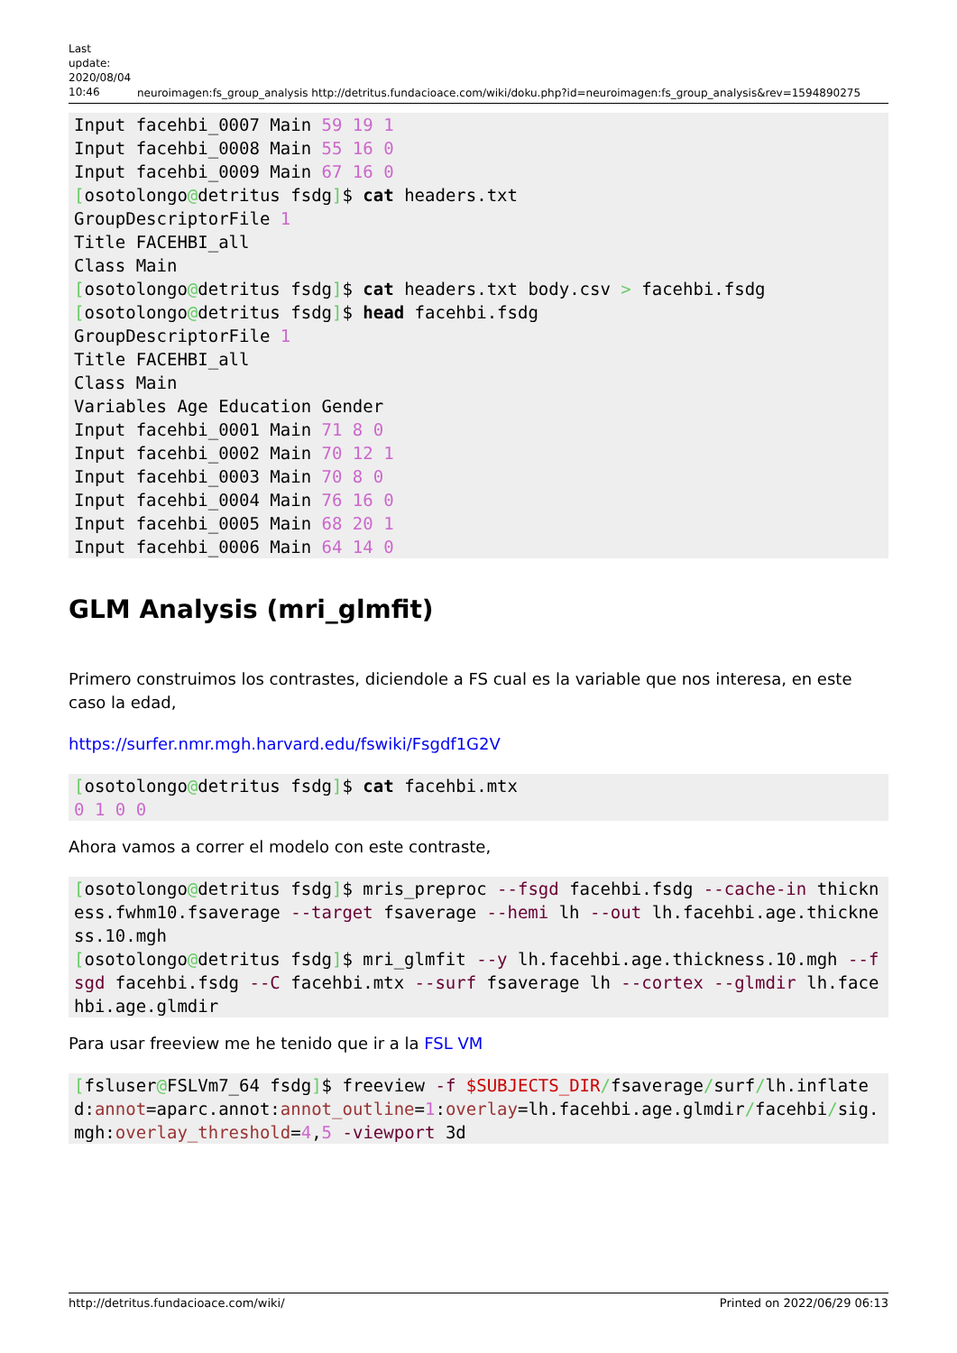Last update: 2020/08/04 10:46
neuroimagen:fs_group_analysis http://detritus.fundacioace.com/wiki/doku.php?id=neuroimagen:fs_group_analysis&rev=1594890275
Input facehbi_0007 Main 59 19 1
Input facehbi_0008 Main 55 16 0
Input facehbi_0009 Main 67 16 0
[osotolongo@detritus fsdg]$ cat headers.txt
GroupDescriptorFile 1
Title FACEHBI_all
Class Main
[osotolongo@detritus fsdg]$ cat headers.txt body.csv > facehbi.fsdg
[osotolongo@detritus fsdg]$ head facehbi.fsdg
GroupDescriptorFile 1
Title FACEHBI_all
Class Main
Variables Age Education Gender
Input facehbi_0001 Main 71 8 0
Input facehbi_0002 Main 70 12 1
Input facehbi_0003 Main 70 8 0
Input facehbi_0004 Main 76 16 0
Input facehbi_0005 Main 68 20 1
Input facehbi_0006 Main 64 14 0
GLM Analysis (mri_glmfit)
Primero construimos los contrastes, diciendole a FS cual es la variable que nos interesa, en este caso la edad,
https://surfer.nmr.mgh.harvard.edu/fswiki/Fsgdf1G2V
[osotolongo@detritus fsdg]$ cat facehbi.mtx
0 1 0 0
Ahora vamos a correr el modelo con este contraste,
[osotolongo@detritus fsdg]$ mris_preproc --fsgd facehbi.fsdg --cache-in thickness.fwhm10.fsaverage --target fsaverage --hemi lh --out lh.facehbi.age.thickness.10.mgh
[osotolongo@detritus fsdg]$ mri_glmfit --y lh.facehbi.age.thickness.10.mgh --fsgd facehbi.fsdg --C facehbi.mtx --surf fsaverage lh --cortex --glmdir lh.facehbi.age.glmdir
Para usar freeview me he tenido que ir a la FSL VM
[fsluser@FSLVm7_64 fsdg]$ freeview -f $SUBJECTS_DIR/fsaverage/surf/lh.inflated:annot=aparc.annot:annot_outline=1:overlay=lh.facehbi.age.glmdir/facehbi/sig.mgh:overlay_threshold=4,5 -viewport 3d
http://detritus.fundacioace.com/wiki/ Printed on 2022/06/29 06:13